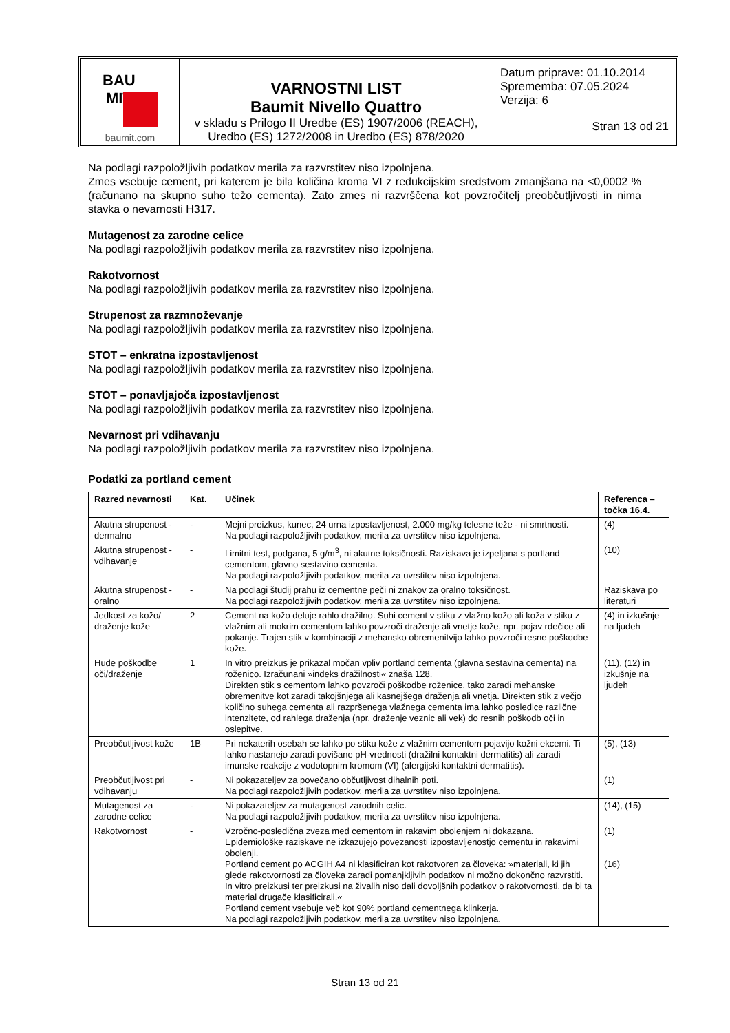| BAU MIT baumit.com | VARNOSTNI LIST Baumit Nivello Quattro v skladu s Prilogo II Uredbe (ES) 1907/2006 (REACH), Uredbo (ES) 1272/2008 in Uredbo (ES) 878/2020 | Datum priprave: 01.10.2014 Sprememba: 07.05.2024 Verzija: 6 Stran 13 od 21 |
Na podlagi razpoložljivih podatkov merila za razvrstitev niso izpolnjena.
Zmes vsebuje cement, pri katerem je bila količina kroma VI z redukcijskim sredstvom zmanjšana na <0,0002 % (računano na skupno suho težo cementa). Zato zmes ni razvrščena kot povzročitelj preobčutljivosti in nima stavka o nevarnosti H317.
Mutagenost za zarodne celice
Na podlagi razpoložljivih podatkov merila za razvrstitev niso izpolnjena.
Rakotvornost
Na podlagi razpoložljivih podatkov merila za razvrstitev niso izpolnjena.
Strupenost za razmnoževanje
Na podlagi razpoložljivih podatkov merila za razvrstitev niso izpolnjena.
STOT – enkratna izpostavljenost
Na podlagi razpoložljivih podatkov merila za razvrstitev niso izpolnjena.
STOT – ponavljajoča izpostavljenost
Na podlagi razpoložljivih podatkov merila za razvrstitev niso izpolnjena.
Nevarnost pri vdihavanju
Na podlagi razpoložljivih podatkov merila za razvrstitev niso izpolnjena.
Podatki za portland cement
| Razred nevarnosti | Kat. | Učinek | Referenca – točka 16.4. |
| --- | --- | --- | --- |
| Akutna strupenost - dermalno | - | Mejni preizkus, kunec, 24 urna izpostavljenost, 2.000 mg/kg telesne teže - ni smrtnosti. Na podlagi razpoložljivih podatkov, merila za uvrstitev niso izpolnjena. | (4) |
| Akutna strupenost - vdihavanje | - | Limitni test, podgana, 5 g/m<sup>3</sup>, ni akutne toksičnosti. Raziskava je izpeljana s portland cementom, glavno sestavino cementa. Na podlagi razpoložljivih podatkov, merila za uvrstitev niso izpolnjena. | (10) |
| Akutna strupenost - oralno | - | Na podlagi študij prahu iz cementne peči ni znakov za oralno toksičnost. Na podlagi razpoložljivih podatkov, merila za uvrstitev niso izpolnjena. | Raziskava po literaturi |
| Jedkost za kožo/ draženje kože | 2 | Cement na kožo deluje rahlo dražilno. Suhi cement v stiku z vlažno kožo ali koža v stiku z vlažnim ali mokrim cementom lahko povzroči draženje ali vnetje kože, npr. pojav rdečice ali pokanje. Trajen stik v kombinaciji z mehansko obremenitvijo lahko povzroči resne poškodbe kože. | (4) in izkušnje na ljudeh |
| Hude poškodbe oči/draženje | 1 | In vitro preizkus je prikazal močan vpliv portland cementa (glavna sestavina cementa) na roženico. Izračunani »indeks dražilnosti« znaša 128. Direkten stik s cementom lahko povzroči poškodbe roženice, tako zaradi mehanske obremenitve kot zaradi takojšnjega ali kasnejšega draženja ali vnetja. Direkten stik z večjo količino suhega cementa ali razpršenega vlažnega cementa ima lahko posledice različne intenzitete, od rahlega draženja (npr. draženje veznic ali vek) do resnih poškodb oči in oslepitve. | (11), (12) in izkušnje na ljudeh |
| Preobčutljivost kože | 1B | Pri nekaterih osebah se lahko po stiku kože z vlažnim cementom pojavijo kožni ekcemi. Ti lahko nastanejo zaradi povišane pH-vrednosti (dražilni kontaktni dermatitis) ali zaradi imunske reakcije z vodotopnim kromom (VI) (alergijski kontaktni dermatitis). | (5), (13) |
| Preobčutljivost pri vdihavanju | - | Ni pokazateljev za povečano občutljivost dihalnih poti. Na podlagi razpoložljivih podatkov, merila za uvrstitev niso izpolnjena. | (1) |
| Mutagenost za zarodne celice | - | Ni pokazateljev za mutagenost zarodnih celic. Na podlagi razpoložljivih podatkov, merila za uvrstitev niso izpolnjena. | (14), (15) |
| Rakotvornost | - | Vzročno-posledična zveza med cementom in rakavim obolenjem ni dokazana. Epidemiološke raziskave ne izkazujejo povezanosti izpostavljenostjo cementu in rakavimi obolenji. Portland cement po ACGIH A4 ni klasificiran kot rakotvoren za človeka: »materiali, ki jih glede rakotvornosti za človeka zaradi pomanjkljivih podatkov ni možno dokončno razvrstiti. In vitro preizkusi ter preizkusi na živalih niso dali dovoljšnih podatkov o rakotvornosti, da bi ta material drugače klasificirali.« Portland cement vsebuje več kot 90% portland cementnega klinkerja. Na podlagi razpoložljivih podatkov, merila za uvrstitev niso izpolnjena. | (1) (16) |
Stran 13 od 21